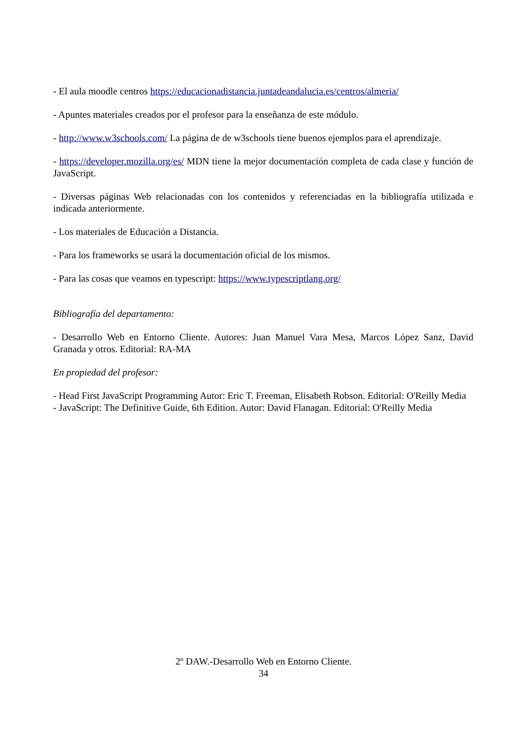- El aula moodle centros https://educacionadistancia.juntadeandalucia.es/centros/almeria/
- Apuntes materiales creados por el profesor para la enseñanza de este módulo.
- http://www.w3schools.com/ La página de de w3schools tiene buenos ejemplos para el aprendizaje.
- https://developer.mozilla.org/es/ MDN tiene la mejor documentación completa de cada clase y función de JavaScript.
- Diversas páginas Web relacionadas con los contenidos y referenciadas en la bibliografía utilizada e indicada anteriormente.
- Los materiales de Educación a Distancia.
- Para los frameworks se usará la documentación oficial de los mismos.
- Para las cosas que veamos en typescript: https://www.typescriptlang.org/
Bibliografía del departamento:
- Desarrollo Web en Entorno Cliente. Autores: Juan Manuel Vara Mesa, Marcos López Sanz, David Granada y otros. Editorial: RA-MA
En propiedad del profesor:
- Head First JavaScript Programming Autor: Eric T. Freeman, Elisabeth Robson. Editorial: O'Reilly Media
- JavaScript: The Definitive Guide, 6th Edition. Autor: David Flanagan. Editorial: O'Reilly Media
2º DAW.-Desarrollo Web en Entorno Cliente.
34